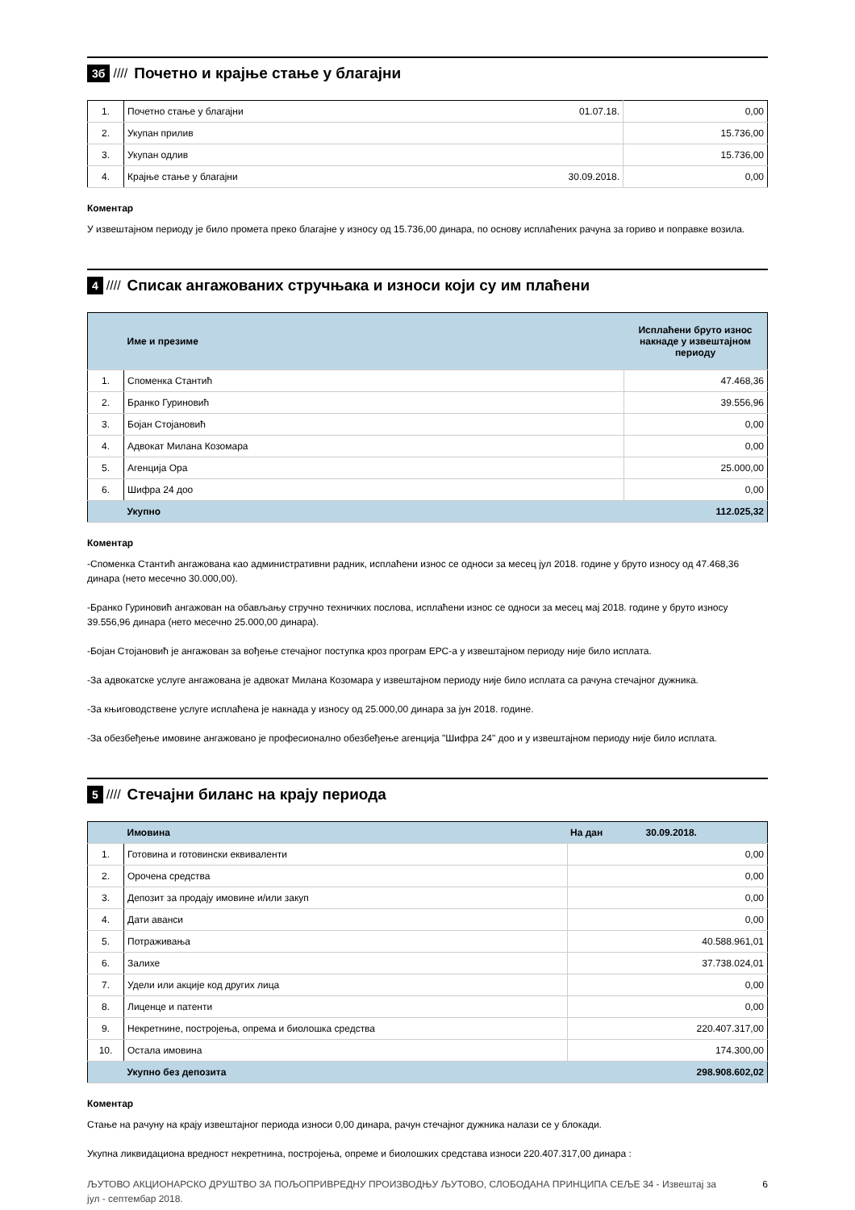3б //// Почетно и крајње стање у благајни
| 1. | Почетно стање у благајни | 01.07.18. | 0,00 |
| 2. | Укупан прилив | | 15.736,00 |
| 3. | Укупан одлив | | 15.736,00 |
| 4. | Крајње стање у благајни | 30.09.2018. | 0,00 |
Коментар
У извештајном периоду је било промета преко благајне у износу од 15.736,00 динара, по основу исплаћених рачуна за гориво и поправке возила.
4 //// Списак ангажованих стручњака и износи који су им плаћени
| | Име и презиме | Исплаћени бруто износ накнаде у извештајном периоду |
| --- | --- | --- |
| 1. | Споменка Стантић | 47.468,36 |
| 2. | Бранко Гуриновић | 39.556,96 |
| 3. | Бојан Стојановић | 0,00 |
| 4. | Адвокат Милана Козомара | 0,00 |
| 5. | Агенција Ора | 25.000,00 |
| 6. | Шифра 24 доо | 0,00 |
| | Укупно | 112.025,32 |
Коментар
-Споменка Стантић ангажована као административни радник, исплаћени износ се односи за месец јул 2018. године у бруто износу од 47.468,36 динара (нето месечно 30.000,00).
-Бранко Гуриновић ангажован на обављању стручно техничких послова, исплаћени износ се односи за месец мај 2018. године у бруто износу 39.556,96 динара (нето месечно 25.000,00 динара).
-Бојан Стојановић је ангажован за вођење стечајног поступка кроз програм ЕРС-а у извештајном периоду није било исплата.
-За адвокатске услуге ангажована је адвокат Милана Козомара у извештајном периоду није било исплата са рачуна стечајног дужника.
-За књиговодствене услуге исплаћена је накнада у износу од 25.000,00 динара за јун 2018. године.
-За обезбеђење имовине ангажовано је професионално обезбеђење агенција "Шифра 24" доо и у извештајном периоду није било исплата.
5 //// Стечајни биланс на крају периода
| | Имовина | На дан 30.09.2018. |
| --- | --- | --- |
| 1. | Готовина и готовински еквиваленти | 0,00 |
| 2. | Орочена средства | 0,00 |
| 3. | Депозит за продају имовине и/или закуп | 0,00 |
| 4. | Дати аванси | 0,00 |
| 5. | Потраживања | 40.588.961,01 |
| 6. | Залихе | 37.738.024,01 |
| 7. | Удели или акције код других лица | 0,00 |
| 8. | Лиценце и патенти | 0,00 |
| 9. | Некретнине, постројења, опрема и биолошка средства | 220.407.317,00 |
| 10. | Остала имовина | 174.300,00 |
| | Укупно без депозита | 298.908.602,02 |
Коментар
Стање на рачуну на крају извештајног периода износи 0,00 динара, рачун стечајног дужника налази се у блокади.
Укупна ликвидациона вредност некретнина, постројења, опреме и биолошких средстава износи 220.407.317,00 динара :
ЉУТОВО АКЦИОНАРСКО ДРУШТВО ЗА ПОЉОПРИВРЕДНУ ПРОИЗВОДЊУ ЉУТОВО, СЛОБОДАНА ПРИНЦИПА СЕЉЕ 34 - Извештај за јул - септембар 2018. 6